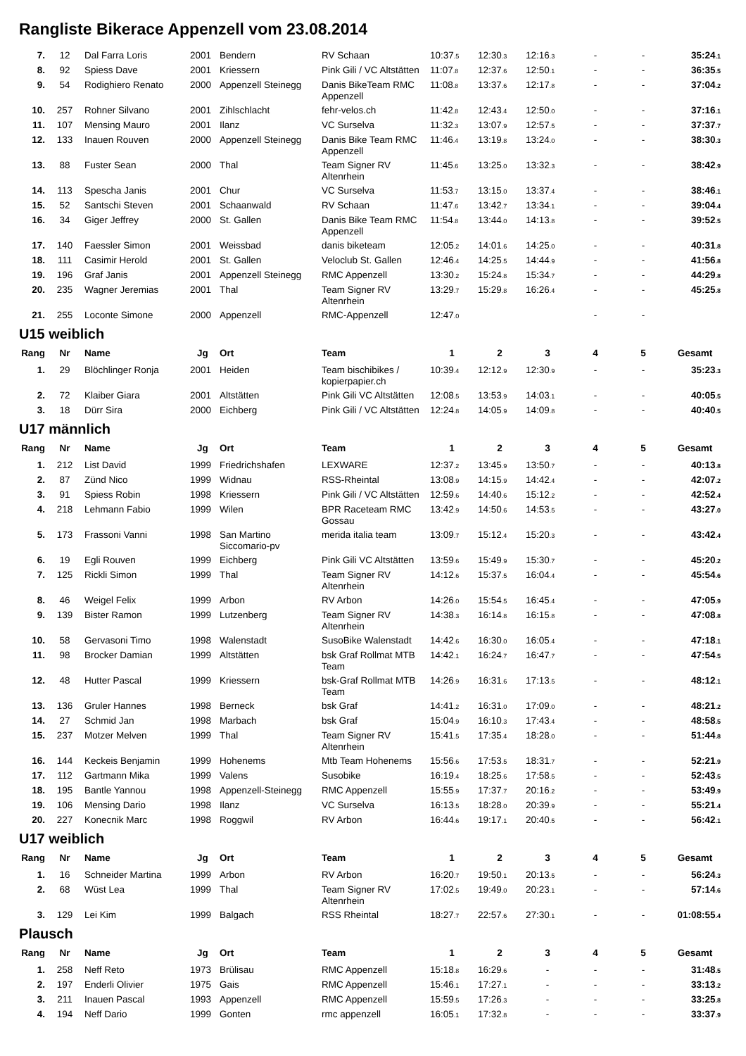Rangliste Bikerace Appenzell vom 23.08.2014
| 7. | 12 | Dal Farra Loris | 2001 | Bendern | RV Schaan | 10:37 .5 | 12:30 .3 | 12:16 .3 | - | - | 35:24 .1 |
| 8. | 92 | Spiess Dave | 2001 | Kriessern | Pink Gili / VC Altstätten | 11:07 .8 | 12:37 .6 | 12:50 .1 | - | - | 36:35 .5 |
| 9. | 54 | Rodighiero Renato | 2000 | Appenzell Steinegg | Danis BikeTeam RMC Appenzell | 11:08 .8 | 13:37 .6 | 12:17 .8 | - | - | 37:04 .2 |
| 10. | 257 | Rohner Silvano | 2001 | Zihlschlacht | fehr-velos.ch | 11:42 .8 | 12:43 .4 | 12:50 .0 | - | - | 37:16 .1 |
| 11. | 107 | Mensing Mauro | 2001 | Ilanz | VC Surselva | 11:32 .3 | 13:07 .9 | 12:57 .5 | - | - | 37:37 .7 |
| 12. | 133 | Inauen Rouven | 2000 | Appenzell Steinegg | Danis Bike Team RMC Appenzell | 11:46 .4 | 13:19 .8 | 13:24 .0 | - | - | 38:30 .3 |
| 13. | 88 | Fuster Sean | 2000 | Thal | Team Signer RV Altenrhein | 11:45 .6 | 13:25 .0 | 13:32 .3 | - | - | 38:42 .9 |
| 14. | 113 | Spescha Janis | 2001 | Chur | VC Surselva | 11:53 .7 | 13:15 .0 | 13:37 .4 | - | - | 38:46 .1 |
| 15. | 52 | Santschi Steven | 2001 | Schaanwald | RV Schaan | 11:47 .6 | 13:42 .7 | 13:34 .1 | - | - | 39:04 .4 |
| 16. | 34 | Giger Jeffrey | 2000 | St. Gallen | Danis Bike Team RMC Appenzell | 11:54 .8 | 13:44 .0 | 14:13 .8 | - | - | 39:52 .5 |
| 17. | 140 | Faessler Simon | 2001 | Weissbad | danis biketeam | 12:05 .2 | 14:01 .6 | 14:25 .0 | - | - | 40:31 .8 |
| 18. | 111 | Casimir Herold | 2001 | St. Gallen | Veloclub St. Gallen | 12:46 .4 | 14:25 .5 | 14:44 .9 | - | - | 41:56 .8 |
| 19. | 196 | Graf Janis | 2001 | Appenzell Steinegg | RMC Appenzell | 13:30 .2 | 15:24 .8 | 15:34 .7 | - | - | 44:29 .8 |
| 20. | 235 | Wagner Jeremias | 2001 | Thal | Team Signer RV Altenrhein | 13:29 .7 | 15:29 .8 | 16:26 .4 | - | - | 45:25 .8 |
| 21. | 255 | Loconte Simone | 2000 | Appenzell | RMC-Appenzell | 12:47 .0 | | | - | - | |
U15 weiblich
| Rang | Nr | Name | Jg | Ort | Team | 1 | 2 | 3 | 4 | 5 | Gesamt |
| --- | --- | --- | --- | --- | --- | --- | --- | --- | --- | --- | --- |
| 1. | 29 | Blöchlinger Ronja | 2001 | Heiden | Team bischibikes / kopierpapier.ch | 10:39 .4 | 12:12 .9 | 12:30 .9 | - | - | 35:23 .3 |
| 2. | 72 | Klaiber Giara | 2001 | Altstätten | Pink Gili VC Altstätten | 12:08 .5 | 13:53 .9 | 14:03 .1 | - | - | 40:05 .5 |
| 3. | 18 | Dürr Sira | 2000 | Eichberg | Pink Gili / VC Altstätten | 12:24 .8 | 14:05 .9 | 14:09 .8 | - | - | 40:40 .5 |
U17 männlich
| Rang | Nr | Name | Jg | Ort | Team | 1 | 2 | 3 | 4 | 5 | Gesamt |
| --- | --- | --- | --- | --- | --- | --- | --- | --- | --- | --- | --- |
| 1. | 212 | List David | 1999 | Friedrichshafen | LEXWARE | 12:37 .2 | 13:45 .9 | 13:50 .7 | - | - | 40:13 .8 |
| 2. | 87 | Zünd Nico | 1999 | Widnau | RSS-Rheintal | 13:08 .9 | 14:15 .9 | 14:42 .4 | - | - | 42:07 .2 |
| 3. | 91 | Spiess Robin | 1998 | Kriessern | Pink Gili / VC Altstätten | 12:59 .6 | 14:40 .6 | 15:12 .2 | - | - | 42:52 .4 |
| 4. | 218 | Lehmann Fabio | 1999 | Wilen | BPR Raceteam RMC Gossau | 13:42 .9 | 14:50 .6 | 14:53 .5 | - | - | 43:27 .0 |
| 5. | 173 | Frassoni Vanni | 1998 | San Martino Siccomario-pv | merida italia team | 13:09 .7 | 15:12 .4 | 15:20 .3 | - | - | 43:42 .4 |
| 6. | 19 | Egli Rouven | 1999 | Eichberg | Pink Gili VC Altstätten | 13:59 .6 | 15:49 .9 | 15:30 .7 | - | - | 45:20 .2 |
| 7. | 125 | Rickli Simon | 1999 | Thal | Team Signer RV Altenrhein | 14:12 .6 | 15:37 .5 | 16:04 .4 | - | - | 45:54 .6 |
| 8. | 46 | Weigel Felix | 1999 | Arbon | RV Arbon | 14:26 .0 | 15:54 .5 | 16:45 .4 | - | - | 47:05 .9 |
| 9. | 139 | Bister Ramon | 1999 | Lutzenberg | Team Signer RV Altenrhein | 14:38 .3 | 16:14 .8 | 16:15 .8 | - | - | 47:08 .8 |
| 10. | 58 | Gervasoni Timo | 1998 | Walenstadt | SusoBike Walenstadt | 14:42 .6 | 16:30 .0 | 16:05 .4 | - | - | 47:18 .1 |
| 11. | 98 | Brocker Damian | 1999 | Altstätten | bsk Graf Rollmat MTB Team | 14:42 .1 | 16:24 .7 | 16:47 .7 | - | - | 47:54 .5 |
| 12. | 48 | Hutter Pascal | 1999 | Kriessern | bsk-Graf Rollmat MTB Team | 14:26 .9 | 16:31 .6 | 17:13 .5 | - | - | 48:12 .1 |
| 13. | 136 | Gruler Hannes | 1998 | Berneck | bsk Graf | 14:41 .2 | 16:31 .0 | 17:09 .0 | - | - | 48:21 .2 |
| 14. | 27 | Schmid Jan | 1998 | Marbach | bsk Graf | 15:04 .9 | 16:10 .3 | 17:43 .4 | - | - | 48:58 .5 |
| 15. | 237 | Motzer Melven | 1999 | Thal | Team Signer RV Altenrhein | 15:41 .5 | 17:35 .4 | 18:28 .0 | - | - | 51:44 .8 |
| 16. | 144 | Keckeis Benjamin | 1999 | Hohenems | Mtb Team Hohenems | 15:56 .6 | 17:53 .5 | 18:31 .7 | - | - | 52:21 .9 |
| 17. | 112 | Gartmann Mika | 1999 | Valens | Susobike | 16:19 .4 | 18:25 .6 | 17:58 .5 | - | - | 52:43 .5 |
| 18. | 195 | Bantle Yannou | 1998 | Appenzell-Steinegg | RMC Appenzell | 15:55 .9 | 17:37 .7 | 20:16 .2 | - | - | 53:49 .9 |
| 19. | 106 | Mensing Dario | 1998 | Ilanz | VC Surselva | 16:13 .5 | 18:28 .0 | 20:39 .9 | - | - | 55:21 .4 |
| 20. | 227 | Konecnik Marc | 1998 | Roggwil | RV Arbon | 16:44 .6 | 19:17 .1 | 20:40 .5 | - | - | 56:42 .1 |
U17 weiblich
| Rang | Nr | Name | Jg | Ort | Team | 1 | 2 | 3 | 4 | 5 | Gesamt |
| --- | --- | --- | --- | --- | --- | --- | --- | --- | --- | --- | --- |
| 1. | 16 | Schneider Martina | 1999 | Arbon | RV Arbon | 16:20 .7 | 19:50 .1 | 20:13 .5 | - | - | 56:24 .3 |
| 2. | 68 | Wüst Lea | 1999 | Thal | Team Signer RV Altenrhein | 17:02 .5 | 19:49 .0 | 20:23 .1 | - | - | 57:14 .6 |
| 3. | 129 | Lei Kim | 1999 | Balgach | RSS Rheintal | 18:27 .7 | 22:57 .6 | 27:30 .1 | - | - | 01:08:55 .4 |
Plausch
| Rang | Nr | Name | Jg | Ort | Team | 1 | 2 | 3 | 4 | 5 | Gesamt |
| --- | --- | --- | --- | --- | --- | --- | --- | --- | --- | --- | --- |
| 1. | 258 | Neff Reto | 1973 | Brülisau | RMC Appenzell | 15:18 .8 | 16:29 .6 | - | - | - | 31:48 .5 |
| 2. | 197 | Enderli Olivier | 1975 | Gais | RMC Appenzell | 15:46 .1 | 17:27 .1 | - | - | - | 33:13 .2 |
| 3. | 211 | Inauen Pascal | 1993 | Appenzell | RMC Appenzell | 15:59 .5 | 17:26 .3 | - | - | - | 33:25 .8 |
| 4. | 194 | Neff Dario | 1999 | Gonten | rmc appenzell | 16:05 .1 | 17:32 .8 | - | - | - | 33:37 .9 |